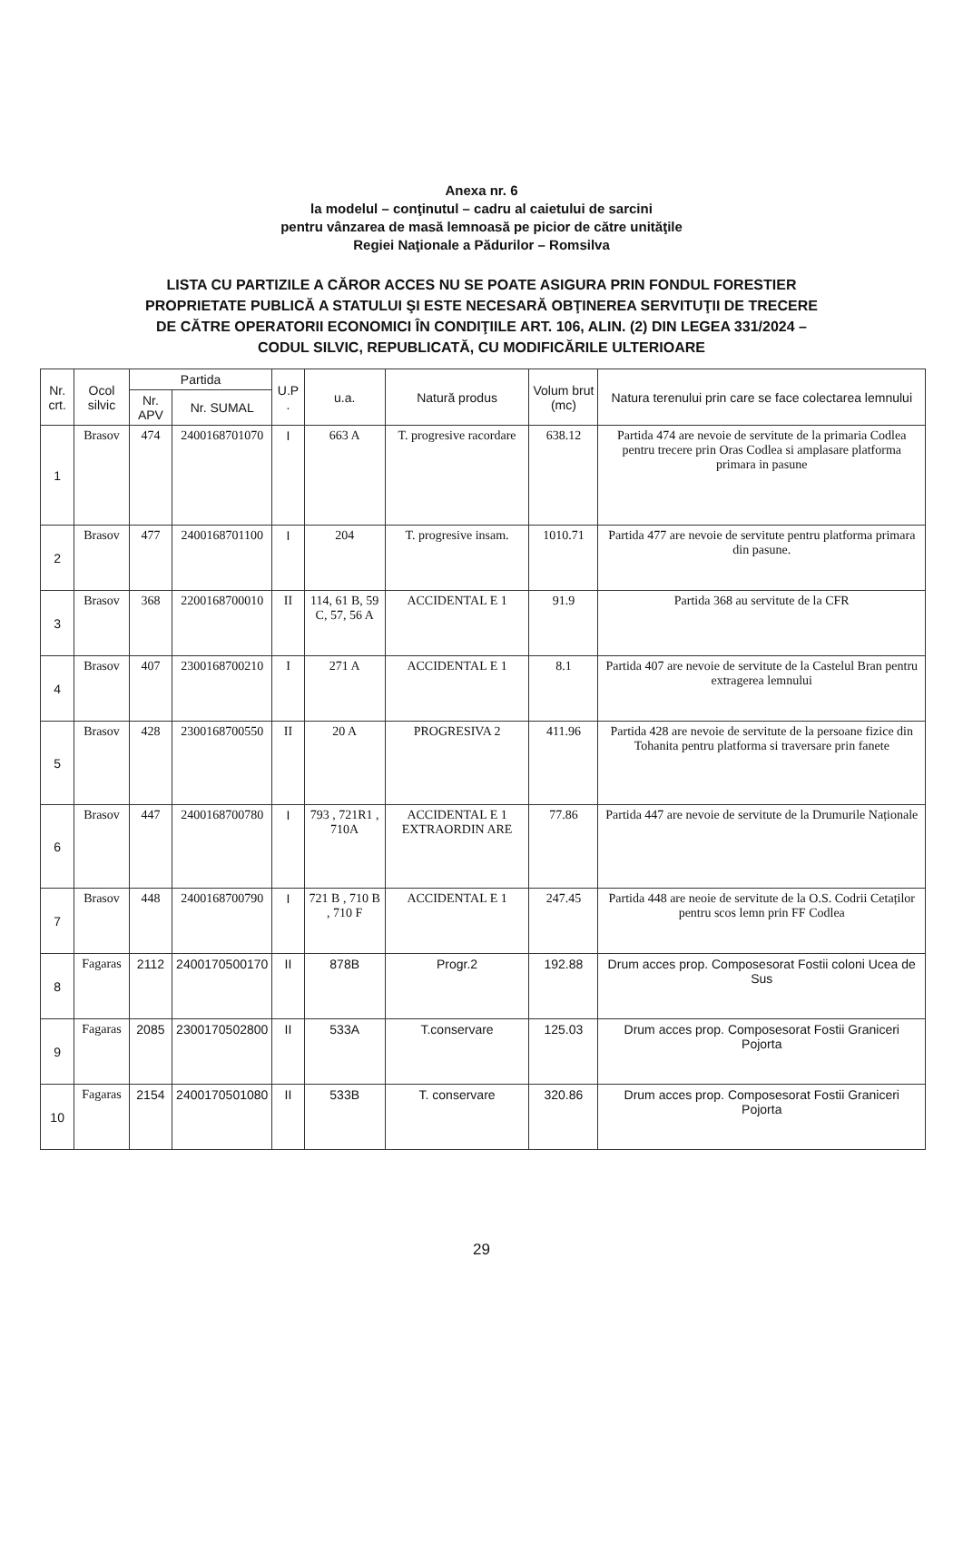Anexa nr. 6
la modelul – conţinutul – cadru al caietului de sarcini
pentru vânzarea de masă lemnoasă pe picior de către unităţile
Regiei Naţionale a Pădurilor – Romsilva
LISTA CU PARTIZILE A CĂROR ACCES NU SE POATE ASIGURA PRIN FONDUL FORESTIER
PROPRIETATE PUBLICĂ A STATULUI ŞI ESTE NECESARĂ OBŢINEREA SERVITUŢII DE TRECERE
DE CĂTRE OPERATORII ECONOMICI ÎN CONDIŢIILE ART. 106, ALIN. (2) DIN LEGEA 331/2024 –
CODUL SILVIC, REPUBLICATĂ, CU MODIFICĂRILE ULTERIOARE
| Nr. crt. | Ocol silvic | Partida | | U.P . | u.a. | Natură produs | Volum brut (mc) | Natura terenului prin care se face colectarea lemnului |
| --- | --- | --- | --- | --- | --- | --- | --- | --- |
| | | Nr. APV | Nr. SUMAL | | | | | |
| 1 | Brasov | 474 | 2400168701070 | I | 663 A | T. progresive racordare | 638.12 | Partida 474 are nevoie de servitute de la primaria Codlea pentru trecere prin Oras Codlea si amplasare platforma primara in pasune |
| 2 | Brasov | 477 | 2400168701100 | I | 204 | T. progresive insam. | 1010.71 | Partida 477 are nevoie de servitute pentru platforma primara din pasune. |
| 3 | Brasov | 368 | 2200168700010 | II | 114, 61 B, 59 C, 57, 56 A | ACCIDENTAL E 1 | 91.9 | Partida 368 au servitute de la CFR |
| 4 | Brasov | 407 | 2300168700210 | I | 271 A | ACCIDENTAL E 1 | 8.1 | Partida 407 are nevoie de servitute de la Castelul Bran pentru extragerea lemnului |
| 5 | Brasov | 428 | 2300168700550 | II | 20 A | PROGRESIVA 2 | 411.96 | Partida 428 are nevoie de servitute de la persoane fizice din Tohanita pentru platforma si traversare prin fanete |
| 6 | Brasov | 447 | 2400168700780 | I | 793 , 721R1 , 710A | ACCIDENTAL E 1 EXTRAORDIN ARE | 77.86 | Partida 447 are nevoie de servitute de la Drumurile Naționale |
| 7 | Brasov | 448 | 2400168700790 | I | 721 B , 710 B , 710 F | ACCIDENTAL E 1 | 247.45 | Partida 448 are neoie de servitute de la O.S. Codrii Cetaților pentru scos lemn prin FF Codlea |
| 8 | Fagaras | 2112 | 2400170500170 | II | 878B | Progr.2 | 192.88 | Drum acces prop. Composesorat Fostii coloni Ucea de Sus |
| 9 | Fagaras | 2085 | 2300170502800 | II | 533A | T.conservare | 125.03 | Drum acces prop. Composesorat Fostii Graniceri Pojorta |
| 10 | Fagaras | 2154 | 2400170501080 | II | 533B | T. conservare | 320.86 | Drum acces prop. Composesorat Fostii Graniceri Pojorta |
29